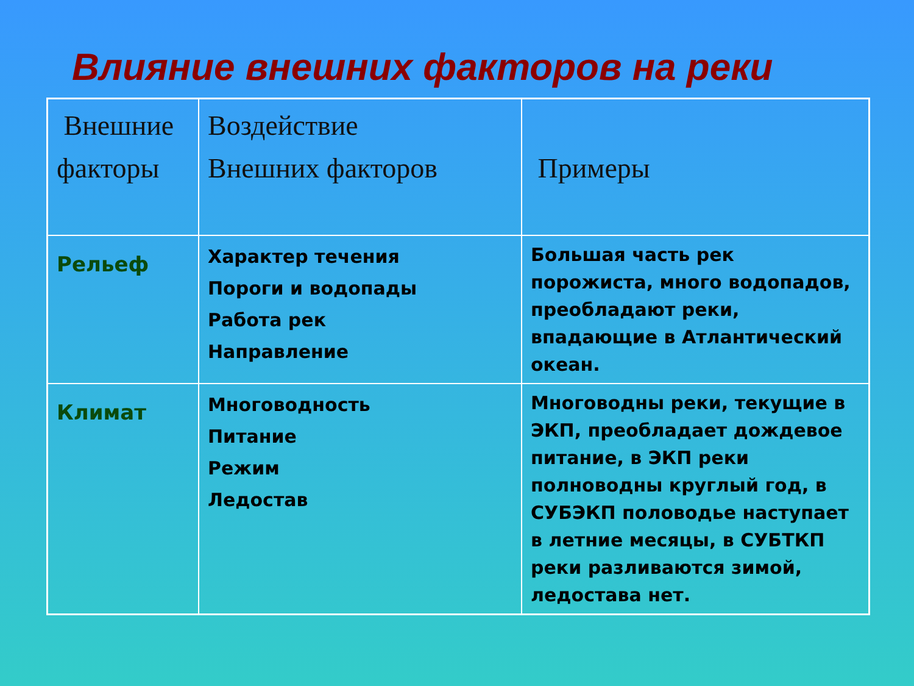Влияние внешних факторов на реки
| Внешние факторы | Воздействие Внешних факторов | Примеры |
| Рельеф | Характер течения Пороги и водопады Работа рек Направление | Большая часть рек порожиста, много водопадов, преобладают реки, впадающие в Атлантический океан. |
| Климат | Многоводность Питание Режим Ледостав | Многоводны реки, текущие в ЭКП, преобладает дождевое питание, в ЭКП реки полноводны круглый год, в СУБЭКП половодье наступает в летние месяцы, в СУБТКП реки разливаются зимой, ледостава нет. |